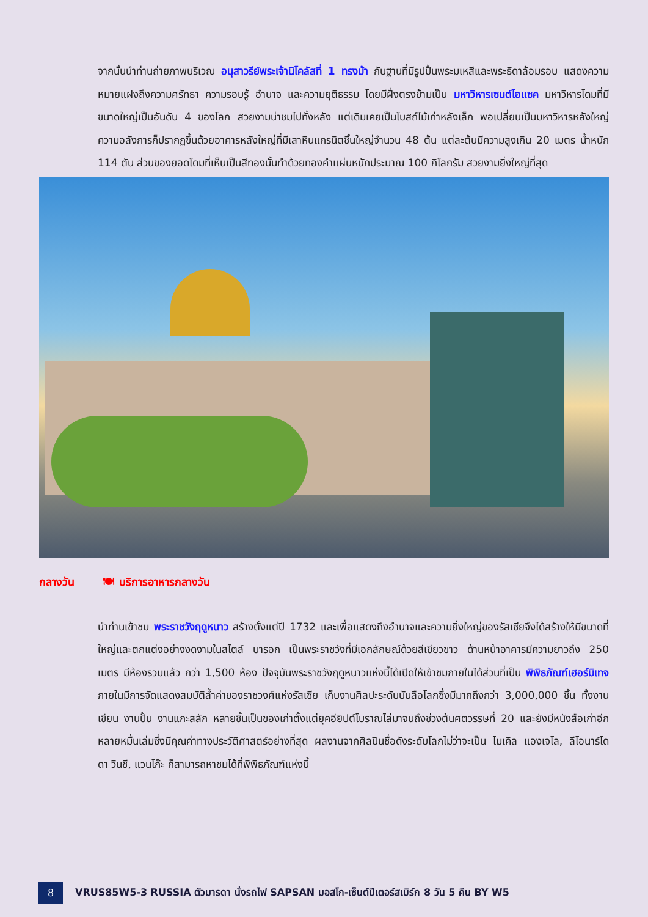จากนั้นนำท่านถ่ายภาพบริเวณ อนุสาวรีย์พระเจ้านิโคลัสที่ 1 ทรงม้า กับฐานที่มีรูปปั้นพระมเหสีและพระธิดาล้อมรอบ แสดงความหมายแฝงถึงความศรัทธา ความรอบรู้ อำนาจ และความยุติธรรม โดยมีฝั่งตรงข้ามเป็น มหาวิหารเซนต์ไอแซค มหาวิหารโดมที่มีขนาดใหญ่เป็นอันดับ 4 ของโลก สวยงามน่าชมไปทั้งหลัง แต่เดิมเคยเป็นโบสถ์ไม้เก่าหลังเล็ก พอเปลี่ยนเป็นมหาวิหารหลังใหญ่ความอลังการก็ปรากฏขึ้นด้วยอาคารหลังใหญ่ที่มีเสาหินแกรนิตชิ้นใหญ่จำนวน 48 ต้น แต่ละต้นมีความสูงเกิน 20 เมตร น้ำหนัก 114 ตัน ส่วนของยอดโดมที่เห็นเป็นสีทองนั้นทำด้วยทองคำแผ่นหนักประมาณ 100 กิโลกรัม สวยงามยิ่งใหญ่ที่สุด
กลางวัน 🍽 บริการอาหารกลางวัน
นำท่านเข้าชม พระราชวังฤดูหนาว สร้างตั้งแต่ปี 1732 และเพื่อแสดงถึงอำนาจและความยิ่งใหญ่ของรัสเซียจึงได้สร้างให้มีขนาดที่ใหญ่และตกแต่งอย่างงดงามในสไตล์ บารอก เป็นพระราชวังที่มีเอกลักษณ์ด้วยสีเขียวขาว ด้านหน้าอาคารมีความยาวถึง 250 เมตร มีห้องรวมแล้ว กว่า 1,500 ห้อง ปัจจุบันพระราชวังฤดูหนาวแห่งนี้ได้เปิดให้เข้าชมภายในได้ส่วนที่เป็น พิพิธภัณฑ์เฮอร์มิเทจ ภายในมีการจัดแสดงสมบัติล้ำค่าของราชวงศ์แห่งรัสเซีย เก็บงานศิลปะระดับบันลือโลกซึ่งมีมากถึงกว่า 3,000,000 ชิ้น ทั้งงานเขียน งานปั้น งานแกะสลัก หลายชิ้นเป็นของเก่าตั้งแต่ยุคอียิปต์โบราณไล่มาจนถึงช่วงต้นศตวรรษที่ 20 และยังมีหนังสือเก่าอีกหลายหมื่นเล่มซึ่งมีคุณค่าทางประวัติศาสตร์อย่างที่สุด ผลงานจากศิลปินชื่อดังระดับโลกไม่ว่าจะเป็น ไมเคิล แองเจโล, ลีโอนาร์โด ดา วินชี, แวนโก๊ะ ก็สามารถหาชมได้ที่พิพิธภัณฑ์แห่งนี้
8
VRUS85W5-3 RUSSIA ตัวมารดา นั่งรถไฟ SAPSAN มอสโก-เซ็นต์ปีเตอร์สเบิร์ก 8 วัน 5 คืน BY W5